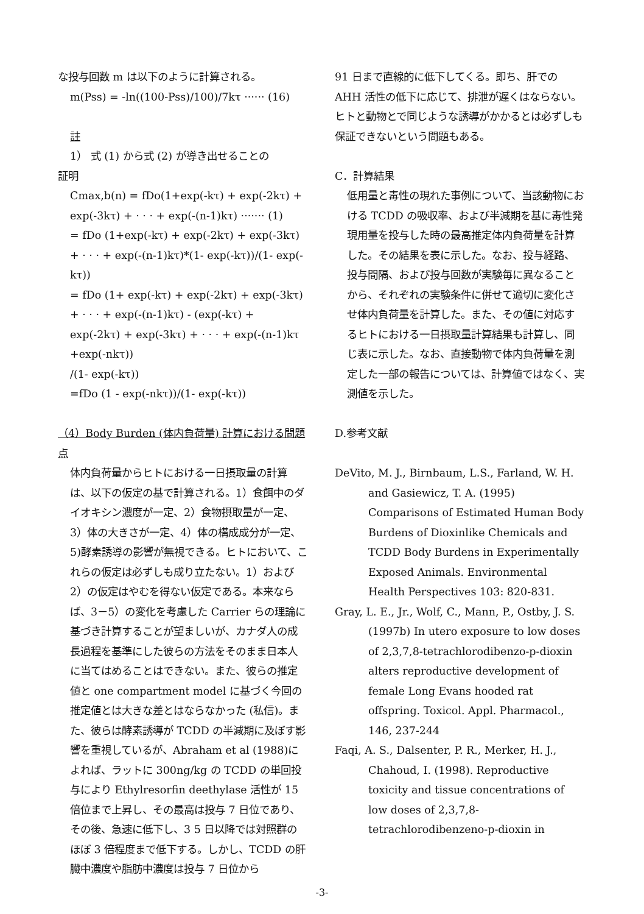な投与回数 m は以下のように計算される。
m(Pss) = -ln((100-Pss)/100)/7kτ ······ (16)
註
1） 式 (1) から式 (2) が導き出せることの
証明
Cmax,b(n) = fDo(1+exp(-kτ) + exp(-2kτ) + exp(-3kτ) + · · · + exp(-(n-1)kτ) ······· (1)
= fDo (1+exp(-kτ) + exp(-2kτ) + exp(-3kτ) + · · · + exp(-(n-1)kτ)*(1- exp(-kτ))/(1- exp(-kτ))
= fDo (1+ exp(-kτ) + exp(-2kτ) + exp(-3kτ) + · · · + exp(-(n-1)kτ) - (exp(-kτ) + exp(-2kτ) + exp(-3kτ) + · · · + exp(-(n-1)kτ +exp(-nkτ))
/(1- exp(-kτ))
=fDo (1 - exp(-nkτ))/(1- exp(-kτ))
（4）Body Burden (体内負荷量) 計算における問題点
体内負荷量からヒトにおける一日摂取量の計算は、以下の仮定の基で計算される。1）食餌中のダイオキシン濃度が一定、2）食物摂取量が一定、3）体の大きさが一定、4）体の構成成分が一定、5)酵素誘導の影響が無視できる。ヒトにおいて、これらの仮定は必ずしも成り立たない。1）および2）の仮定はやむを得ない仮定である。本来ならば、3－5）の変化を考慮した Carrier らの理論に基づき計算することが望ましいが、カナダ人の成長過程を基準にした彼らの方法をそのまま日本人に当てはめることはできない。また、彼らの推定値と one compartment model に基づく今回の推定値とは大きな差とはならなかった (私信)。また、彼らは酵素誘導が TCDD の半減期に及ぼす影響を重視しているが、Abraham et al (1988)によれば、ラットに 300ng/kg の TCDD の単回投与により Ethylresorfin deethylase 活性が 15 倍位まで上昇し、その最高は投与 7 日位であり、その後、急速に低下し、3 5 日以降では対照群のほぼ 3 倍程度まで低下する。しかし、TCDD の肝臓中濃度や脂肪中濃度は投与 7 日位から
91 日まで直線的に低下してくる。即ち、肝での AHH 活性の低下に応じて、排泄が遅くはならない。ヒトと動物とで同じような誘導がかかるとは必ずしも保証できないという問題もある。
C．計算結果
低用量と毒性の現れた事例について、当該動物における TCDD の吸収率、および半減期を基に毒性発現用量を投与した時の最高推定体内負荷量を計算した。その結果を表に示した。なお、投与経路、投与間隔、および投与回数が実験毎に異なることから、それぞれの実験条件に併せて適切に変化させ体内負荷量を計算した。また、その値に対応するヒトにおける一日摂取量計算結果も計算し、同じ表に示した。なお、直接動物で体内負荷量を測定した一部の報告については、計算値ではなく、実測値を示した。
D.参考文献
DeVito, M. J., Birnbaum, L.S., Farland, W. H. and Gasiewicz, T. A. (1995) Comparisons of Estimated Human Body Burdens of Dioxinlike Chemicals and TCDD Body Burdens in Experimentally Exposed Animals. Environmental Health Perspectives 103: 820-831.
Gray, L. E., Jr., Wolf, C., Mann, P., Ostby, J. S. (1997b) In utero exposure to low doses of 2,3,7,8-tetrachlorodibenzo-p-dioxin alters reproductive development of female Long Evans hooded rat offspring. Toxicol. Appl. Pharmacol., 146, 237-244
Faqi, A. S., Dalsenter, P. R., Merker, H. J., Chahoud, I. (1998). Reproductive toxicity and tissue concentrations of low doses of 2,3,7,8-tetrachlorodibenzeno-p-dioxin in
-3-